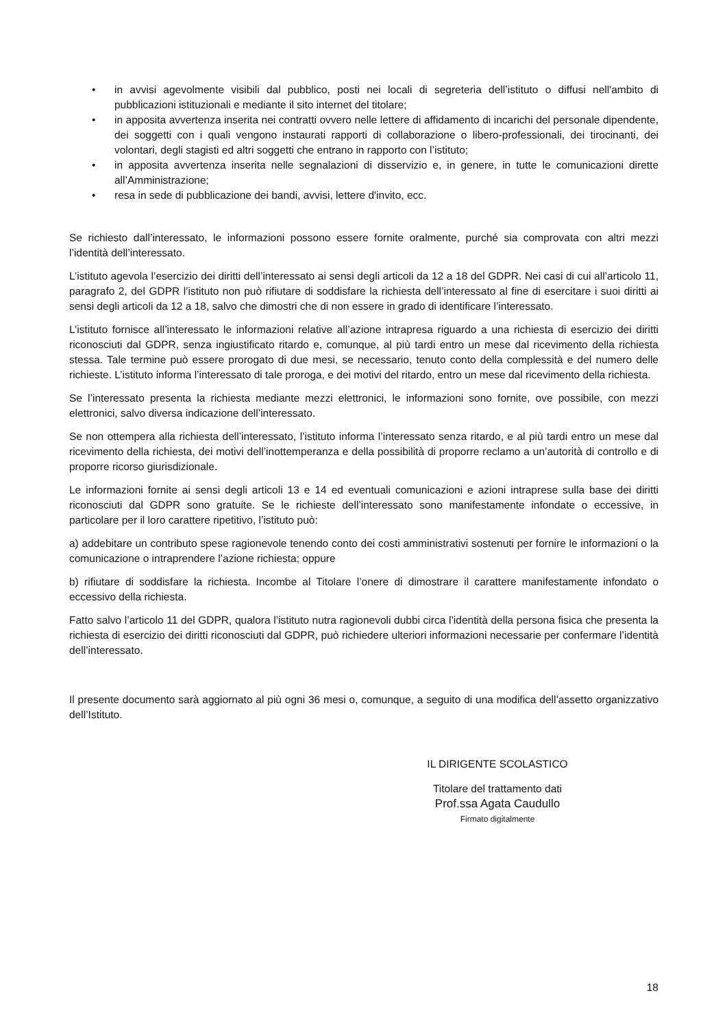• in avvisi agevolmente visibili dal pubblico, posti nei locali di segreteria dell’istituto o diffusi nell'ambito di pubblicazioni istituzionali e mediante il sito internet del titolare;
• in apposita avvertenza inserita nei contratti ovvero nelle lettere di affidamento di incarichi del personale dipendente, dei soggetti con i quali vengono instaurati rapporti di collaborazione o libero-professionali, dei tirocinanti, dei volontari, degli stagisti ed altri soggetti che entrano in rapporto con l’istituto;
• in apposita avvertenza inserita nelle segnalazioni di disservizio e, in genere, in tutte le comunicazioni dirette all’Amministrazione;
• resa in sede di pubblicazione dei bandi, avvisi, lettere d'invito, ecc.
Se richiesto dall’interessato, le informazioni possono essere fornite oralmente, purché sia comprovata con altri mezzi l’identità dell’interessato.
L’istituto agevola l’esercizio dei diritti dell’interessato ai sensi degli articoli da 12 a 18 del GDPR. Nei casi di cui all’articolo 11, paragrafo 2, del GDPR l’istituto non può rifiutare di soddisfare la richiesta dell’interessato al fine di esercitare i suoi diritti ai sensi degli articoli da 12 a 18, salvo che dimostri che di non essere in grado di identificare l’interessato.
L’istituto fornisce all’interessato le informazioni relative all’azione intrapresa riguardo a una richiesta di esercizio dei diritti riconosciuti dal GDPR, senza ingiustificato ritardo e, comunque, al più tardi entro un mese dal ricevimento della richiesta stessa. Tale termine può essere prorogato di due mesi, se necessario, tenuto conto della complessità e del numero delle richieste. L’istituto informa l’interessato di tale proroga, e dei motivi del ritardo, entro un mese dal ricevimento della richiesta.
Se l’interessato presenta la richiesta mediante mezzi elettronici, le informazioni sono fornite, ove possibile, con mezzi elettronici, salvo diversa indicazione dell’interessato.
Se non ottempera alla richiesta dell’interessato, l’istituto informa l’interessato senza ritardo, e al più tardi entro un mese dal ricevimento della richiesta, dei motivi dell’inottemperanza e della possibilità di proporre reclamo a un’autorità di controllo e di proporre ricorso giurisdizionale.
Le informazioni fornite ai sensi degli articoli 13 e 14 ed eventuali comunicazioni e azioni intraprese sulla base dei diritti riconosciuti dal GDPR sono gratuite. Se le richieste dell’interessato sono manifestamente infondate o eccessive, in particolare per il loro carattere ripetitivo, l’istituto può:
a) addebitare un contributo spese ragionevole tenendo conto dei costi amministrativi sostenuti per fornire le informazioni o la comunicazione o intraprendere l’azione richiesta; oppure
b) rifiutare di soddisfare la richiesta. Incombe al Titolare l’onere di dimostrare il carattere manifestamente infondato o eccessivo della richiesta.
Fatto salvo l’articolo 11 del GDPR, qualora l’istituto nutra ragionevoli dubbi circa l’identità della persona fisica che presenta la richiesta di esercizio dei diritti riconosciuti dal GDPR, può richiedere ulteriori informazioni necessarie per confermare l’identità dell’interessato.
Il presente documento sarà aggiornato al più ogni 36 mesi o, comunque, a seguito di una modifica dell’assetto organizzativo dell’Istituto.
IL DIRIGENTE SCOLASTICO
Titolare del trattamento dati
Prof.ssa Agata Caudullo
Firmato digitalmente
18